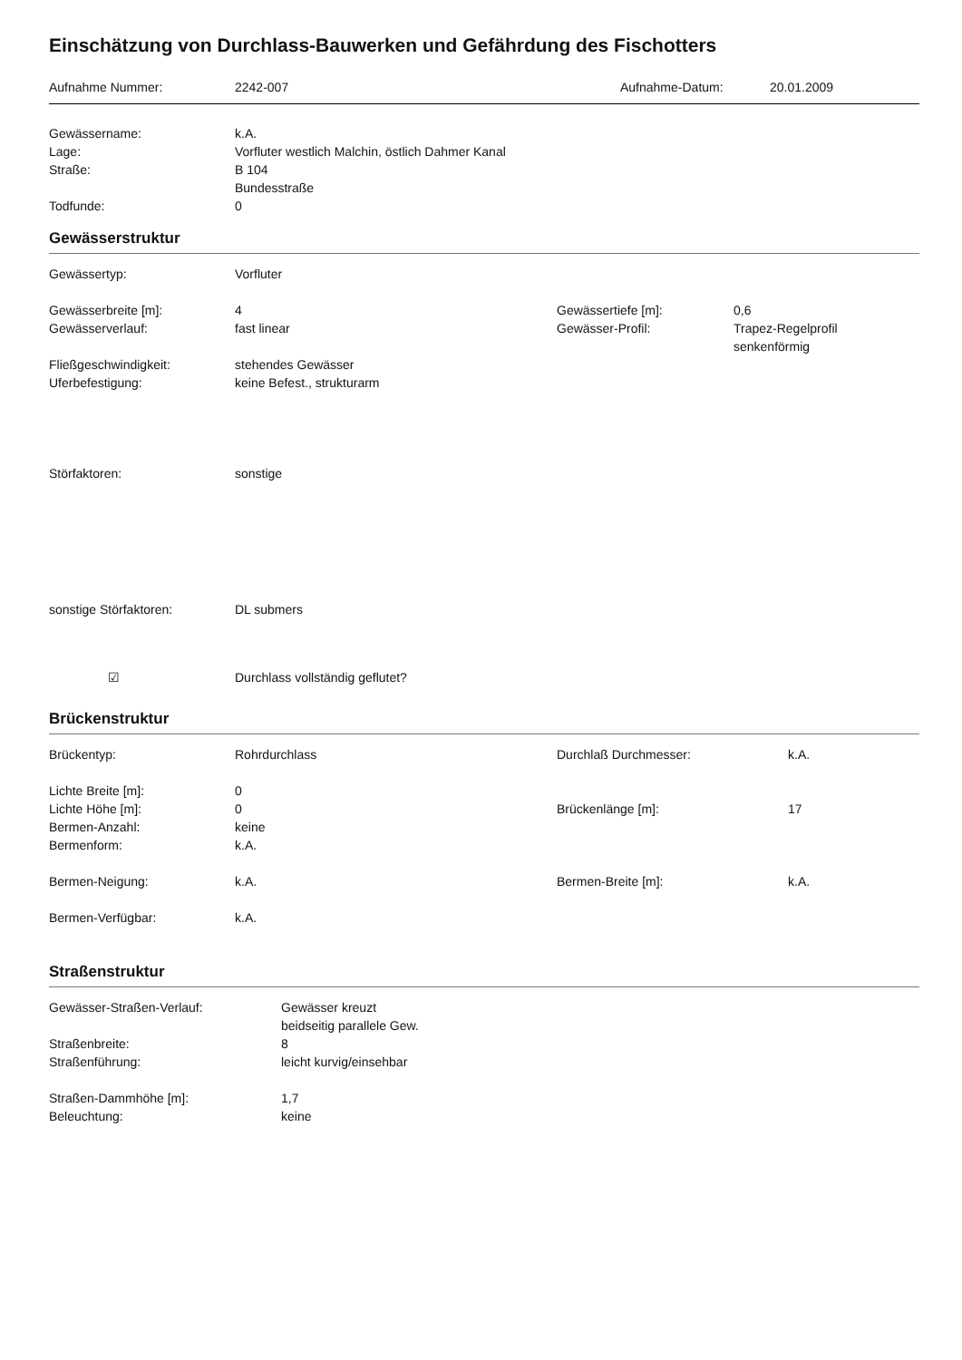Einschätzung von Durchlass-Bauwerken und Gefährdung des Fischotters
Aufnahme Nummer: 2242-007 Aufnahme-Datum: 20.01.2009
Gewässername: k.A.
Lage: Vorfluter westlich Malchin, östlich Dahmer Kanal
Straße: B 104
Bundesstraße
Todfunde: 0
Gewässerstruktur
Gewässertyp: Vorfluter
Gewässerbreite [m]: 4 Gewässertiefe [m]: 0,6
Gewässerverlauf: fast linear Gewässer-Profil: Trapez-Regelprofil
senkenförmig
Fließgeschwindigkeit: stehendes Gewässer
Uferbefestigung: keine Befest., strukturarm
Störfaktoren: sonstige
sonstige Störfaktoren: DL submers
☑ Durchlass vollständig geflutet?
Brückenstruktur
Brückentyp: Rohrdurchlass Durchlaß Durchmesser: k.A.
Lichte Breite [m]: 0
Lichte Höhe [m]: 0 Brückenlänge [m]: 17
Bermen-Anzahl: keine
Bermenform: k.A.
Bermen-Neigung: k.A. Bermen-Breite [m]: k.A.
Bermen-Verfügbar: k.A.
Straßenstruktur
Gewässer-Straßen-Verlauf: Gewässer kreuzt
beidseitig parallele Gew.
Straßenbreite: 8
Straßenführung: leicht kurvig/einsehbar
Straßen-Dammhöhe [m]: 1,7
Beleuchtung: keine